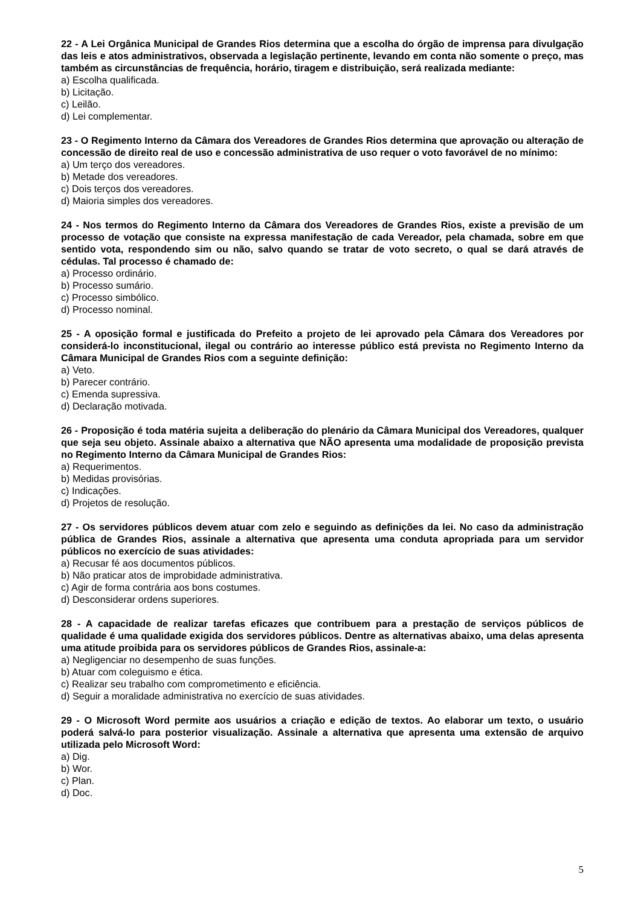22 - A Lei Orgânica Municipal de Grandes Rios determina que a escolha do órgão de imprensa para divulgação das leis e atos administrativos, observada a legislação pertinente, levando em conta não somente o preço, mas também as circunstâncias de frequência, horário, tiragem e distribuição, será realizada mediante:
a) Escolha qualificada.
b) Licitação.
c) Leilão.
d) Lei complementar.
23 - O Regimento Interno da Câmara dos Vereadores de Grandes Rios determina que aprovação ou alteração de concessão de direito real de uso e concessão administrativa de uso requer o voto favorável de no mínimo:
a) Um terço dos vereadores.
b) Metade dos vereadores.
c) Dois terços dos vereadores.
d) Maioria simples dos vereadores.
24 - Nos termos do Regimento Interno da Câmara dos Vereadores de Grandes Rios, existe a previsão de um processo de votação que consiste na expressa manifestação de cada Vereador, pela chamada, sobre em que sentido vota, respondendo sim ou não, salvo quando se tratar de voto secreto, o qual se dará através de cédulas. Tal processo é chamado de:
a) Processo ordinário.
b) Processo sumário.
c) Processo simbólico.
d) Processo nominal.
25 - A oposição formal e justificada do Prefeito a projeto de lei aprovado pela Câmara dos Vereadores por considerá-lo inconstitucional, ilegal ou contrário ao interesse público está prevista no Regimento Interno da Câmara Municipal de Grandes Rios com a seguinte definição:
a) Veto.
b) Parecer contrário.
c) Emenda supressiva.
d) Declaração motivada.
26 - Proposição é toda matéria sujeita a deliberação do plenário da Câmara Municipal dos Vereadores, qualquer que seja seu objeto. Assinale abaixo a alternativa que NÃO apresenta uma modalidade de proposição prevista no Regimento Interno da Câmara Municipal de Grandes Rios:
a) Requerimentos.
b) Medidas provisórias.
c) Indicações.
d) Projetos de resolução.
27 - Os servidores públicos devem atuar com zelo e seguindo as definições da lei. No caso da administração pública de Grandes Rios, assinale a alternativa que apresenta uma conduta apropriada para um servidor públicos no exercício de suas atividades:
a) Recusar fé aos documentos públicos.
b) Não praticar atos de improbidade administrativa.
c) Agir de forma contrária aos bons costumes.
d) Desconsiderar ordens superiores.
28 - A capacidade de realizar tarefas eficazes que contribuem para a prestação de serviços públicos de qualidade é uma qualidade exigida dos servidores públicos. Dentre as alternativas abaixo, uma delas apresenta uma atitude proibida para os servidores públicos de Grandes Rios, assinale-a:
a) Negligenciar no desempenho de suas funções.
b) Atuar com coleguismo e ética.
c) Realizar seu trabalho com comprometimento e eficiência.
d) Seguir a moralidade administrativa no exercício de suas atividades.
29 - O Microsoft Word permite aos usuários a criação e edição de textos. Ao elaborar um texto, o usuário poderá salvá-lo para posterior visualização. Assinale a alternativa que apresenta uma extensão de arquivo utilizada pelo Microsoft Word:
a) Dig.
b) Wor.
c) Plan.
d) Doc.
5